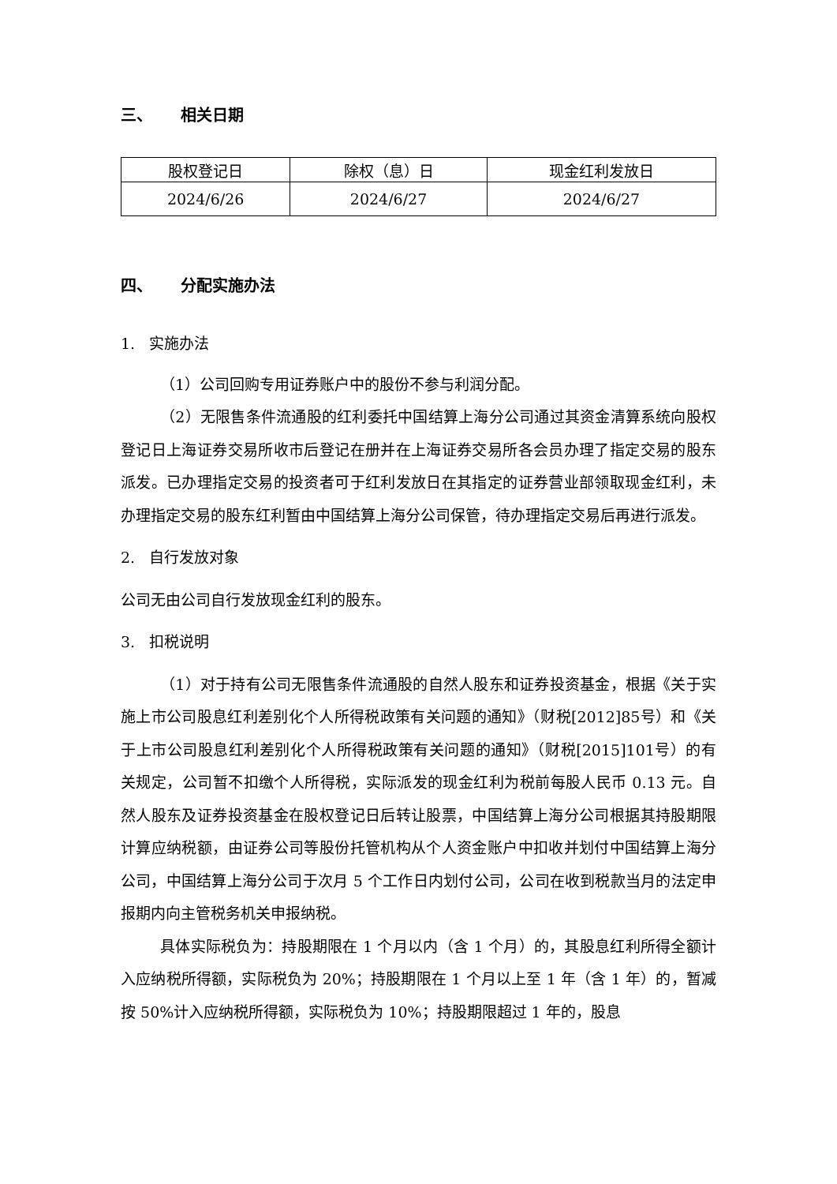三、 相关日期
| 股权登记日 | 除权（息）日 | 现金红利发放日 |
| --- | --- | --- |
| 2024/6/26 | 2024/6/27 | 2024/6/27 |
四、 分配实施办法
1. 实施办法
（1）公司回购专用证券账户中的股份不参与利润分配。
（2）无限售条件流通股的红利委托中国结算上海分公司通过其资金清算系统向股权登记日上海证券交易所收市后登记在册并在上海证券交易所各会员办理了指定交易的股东派发。已办理指定交易的投资者可于红利发放日在其指定的证券营业部领取现金红利，未办理指定交易的股东红利暂由中国结算上海分公司保管，待办理指定交易后再进行派发。
2. 自行发放对象
公司无由公司自行发放现金红利的股东。
3. 扣税说明
（1）对于持有公司无限售条件流通股的自然人股东和证券投资基金，根据《关于实施上市公司股息红利差别化个人所得税政策有关问题的通知》（财税[2012]85号）和《关于上市公司股息红利差别化个人所得税政策有关问题的通知》（财税[2015]101号）的有关规定，公司暂不扣缴个人所得税，实际派发的现金红利为税前每股人民币 0.13 元。自然人股东及证券投资基金在股权登记日后转让股票，中国结算上海分公司根据其持股期限计算应纳税额，由证券公司等股份托管机构从个人资金账户中扣收并划付中国结算上海分公司，中国结算上海分公司于次月 5 个工作日内划付公司，公司在收到税款当月的法定申报期内向主管税务机关申报纳税。
具体实际税负为：持股期限在 1 个月以内（含 1 个月）的，其股息红利所得全额计入应纳税所得额，实际税负为 20%；持股期限在 1 个月以上至 1 年（含 1 年）的，暂减按 50%计入应纳税所得额，实际税负为 10%；持股期限超过 1 年的，股息